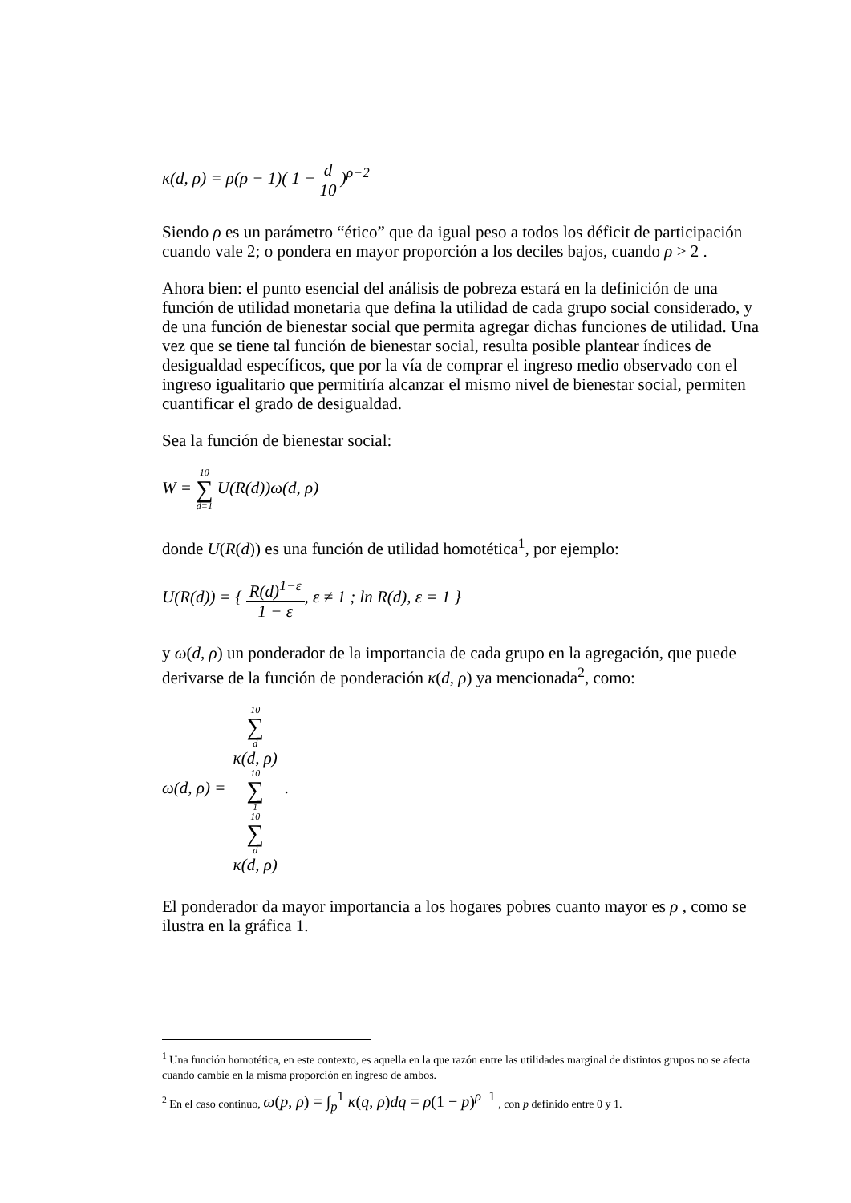κ(d, ρ) = ρ(ρ − 1)( 1 − d 10 )<sup>ρ−2</sup>
Siendo ρ es un parámetro “ético” que da igual peso a todos los déficit de participación cuando vale 2; o pondera en mayor proporción a los deciles bajos, cuando ρ > 2 .
Ahora bien: el punto esencial del análisis de pobreza estará en la definición de una función de utilidad monetaria que defina la utilidad de cada grupo social considerado, y de una función de bienestar social que permita agregar dichas funciones de utilidad. Una vez que se tiene tal función de bienestar social, resulta posible plantear índices de desigualdad específicos, que por la vía de comprar el ingreso medio observado con el ingreso igualitario que permitiría alcanzar el mismo nivel de bienestar social, permiten cuantificar el grado de desigualdad.
Sea la función de bienestar social:
W = 10 ∑ d=1 U(R(d))ω(d, ρ)
donde U(R(d)) es una función de utilidad homotética<sup>1</sup>, por ejemplo:
U(R(d)) = { R(d)<sup>1−ε</sup> 1 − ε, ε ≠ 1 ; ln R(d), ε = 1 }
y ω(d, ρ) un ponderador de la importancia de cada grupo en la agregación, que puede derivarse de la función de ponderación κ(d, ρ) ya mencionada<sup>2</sup>, como:
ω(d, ρ) = 10
∑
d
κ(d, ρ) 10
∑
1
10
∑
d
κ(d, ρ) .
El ponderador da mayor importancia a los hogares pobres cuanto mayor es ρ , como se ilustra en la gráfica 1.
<sup>1</sup> Una función homotética, en este contexto, es aquella en la que razón entre las utilidades marginal de distintos grupos no se afecta cuando cambie en la misma proporción en ingreso de ambos.
<sup>2</sup> En el caso continuo, ω(p, ρ) = ∫<sub>p</sub><sup>1</sup> κ(q, ρ)dq = ρ(1 − p)<sup>ρ−1</sup> , con p definido entre 0 y 1.